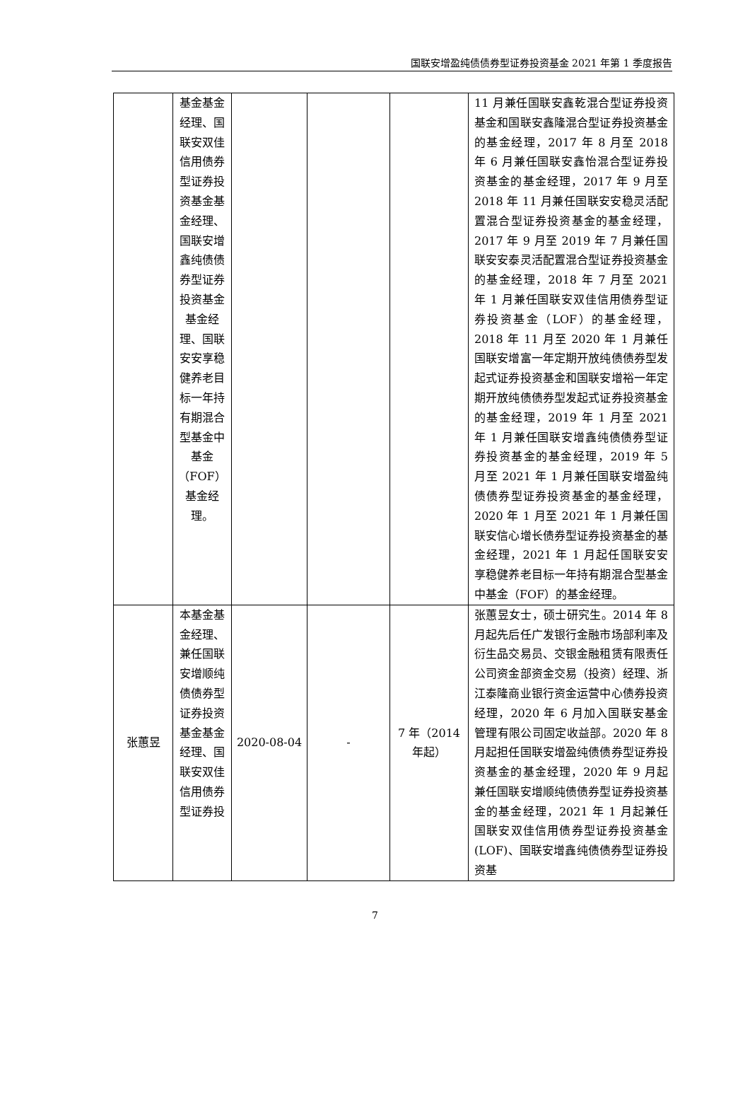国联安增盈纯债债券型证券投资基金 2021 年第 1 季度报告
| | 基金基金经理、国联安双佳信用债券型证券投资基金基金经理、国联安增鑫纯债债券型证券投资基金基金经理、国联安安享稳健养老目标一年持有期混合型基金中基金（FOF）基金经理。 | | | | 11 月兼任国联安鑫乾混合型证券投资基金和国联安鑫隆混合型证券投资基金的基金经理，2017 年 8 月至 2018 年 6 月兼任国联安鑫怡混合型证券投资基金的基金经理，2017 年 9 月至 2018 年 11 月兼任国联安安稳灵活配置混合型证券投资基金的基金经理，2017 年 9 月至 2019 年 7 月兼任国联安安泰灵活配置混合型证券投资基金的基金经理，2018 年 7 月至 2021 年 1 月兼任国联安双佳信用债券型证券投资基金（LOF）的基金经理，2018 年 11 月至 2020 年 1 月兼任国联安增富一年定期开放纯债债券型发起式证券投资基金和国联安增裕一年定期开放纯债债券型发起式证券投资基金的基金经理，2019 年 1 月至 2021 年 1 月兼任国联安增鑫纯债债券型证券投资基金的基金经理，2019 年 5 月至 2021 年 1 月兼任国联安增盈纯债债券型证券投资基金的基金经理，2020 年 1 月至 2021 年 1 月兼任国联安信心增长债券型证券投资基金的基金经理，2021 年 1 月起任国联安安享稳健养老目标一年持有期混合型基金中基金（FOF）的基金经理。 |
| 张蕙昱 | 本基金基金经理、兼任国联安增顺纯债债券型证券投资基金基金经理、国联安双佳信用债券型证券投 | 2020-08-04 | - | 7 年（2014 年起） | 张蕙昱女士，硕士研究生。2014 年 8 月起先后任广发银行金融市场部利率及衍生品交易员、交银金融租赁有限责任公司资金部资金交易（投资）经理、浙江泰隆商业银行资金运营中心债券投资经理，2020 年 6 月加入国联安基金管理有限公司固定收益部。2020 年 8 月起担任国联安增盈纯债债券型证券投资基金的基金经理，2020 年 9 月起兼任国联安增顺纯债债券型证券投资基金的基金经理，2021 年 1 月起兼任国联安双佳信用债券型证券投资基金(LOF)、国联安增鑫纯债债券型证券投资基 |
7